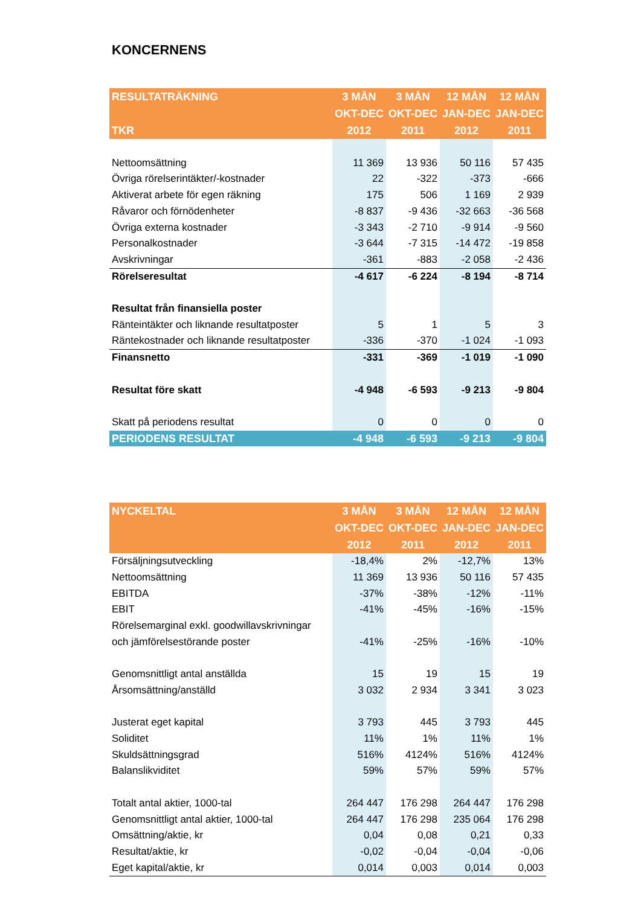KONCERNENS
| RESULTATRÄKNING | 3 MÅN | 3 MÅN | 12 MÅN | 12 MÅN |
| --- | --- | --- | --- | --- |
| | OKT-DEC | OKT-DEC | JAN-DEC | JAN-DEC |
| TKR | 2012 | 2011 | 2012 | 2011 |
| Nettoomsättning | 11 369 | 13 936 | 50 116 | 57 435 |
| Övriga rörelserintäkter/-kostnader | 22 | -322 | -373 | -666 |
| Aktiverat arbete för egen räkning | 175 | 506 | 1 169 | 2 939 |
| Råvaror och förnödenheter | -8 837 | -9 436 | -32 663 | -36 568 |
| Övriga externa kostnader | -3 343 | -2 710 | -9 914 | -9 560 |
| Personalkostnader | -3 644 | -7 315 | -14 472 | -19 858 |
| Avskrivningar | -361 | -883 | -2 058 | -2 436 |
| Rörelseresultat | -4 617 | -6 224 | -8 194 | -8 714 |
| Resultat från finansiella poster | | | | |
| Ränteintäkter och liknande resultatposter | 5 | 1 | 5 | 3 |
| Räntekostnader och liknande resultatposter | -336 | -370 | -1 024 | -1 093 |
| Finansnetto | -331 | -369 | -1 019 | -1 090 |
| Resultat före skatt | -4 948 | -6 593 | -9 213 | -9 804 |
| Skatt på periodens resultat | 0 | 0 | 0 | 0 |
| PERIODENS RESULTAT | -4 948 | -6 593 | -9 213 | -9 804 |
| NYCKELTAL | 3 MÅN | 3 MÅN | 12 MÅN | 12 MÅN |
| --- | --- | --- | --- | --- |
| | OKT-DEC | OKT-DEC | JAN-DEC | JAN-DEC |
| | 2012 | 2011 | 2012 | 2011 |
| Försäljningsutveckling | -18,4% | 2% | -12,7% | 13% |
| Nettoomsättning | 11 369 | 13 936 | 50 116 | 57 435 |
| EBITDA | -37% | -38% | -12% | -11% |
| EBIT | -41% | -45% | -16% | -15% |
| Rörelsemarginal exkl. goodwillavskrivningar | | | | |
| och jämförelsestörande poster | -41% | -25% | -16% | -10% |
| Genomsnittligt antal anställda | 15 | 19 | 15 | 19 |
| Årsomsättning/anställd | 3 032 | 2 934 | 3 341 | 3 023 |
| Justerat eget kapital | 3 793 | 445 | 3 793 | 445 |
| Soliditet | 11% | 1% | 11% | 1% |
| Skuldsättningsgrad | 516% | 4124% | 516% | 4124% |
| Balanslikviditet | 59% | 57% | 59% | 57% |
| Totalt antal aktier, 1000-tal | 264 447 | 176 298 | 264 447 | 176 298 |
| Genomsnittligt antal aktier, 1000-tal | 264 447 | 176 298 | 235 064 | 176 298 |
| Omsättning/aktie, kr | 0,04 | 0,08 | 0,21 | 0,33 |
| Resultat/aktie, kr | -0,02 | -0,04 | -0,04 | -0,06 |
| Eget kapital/aktie, kr | 0,014 | 0,003 | 0,014 | 0,003 |